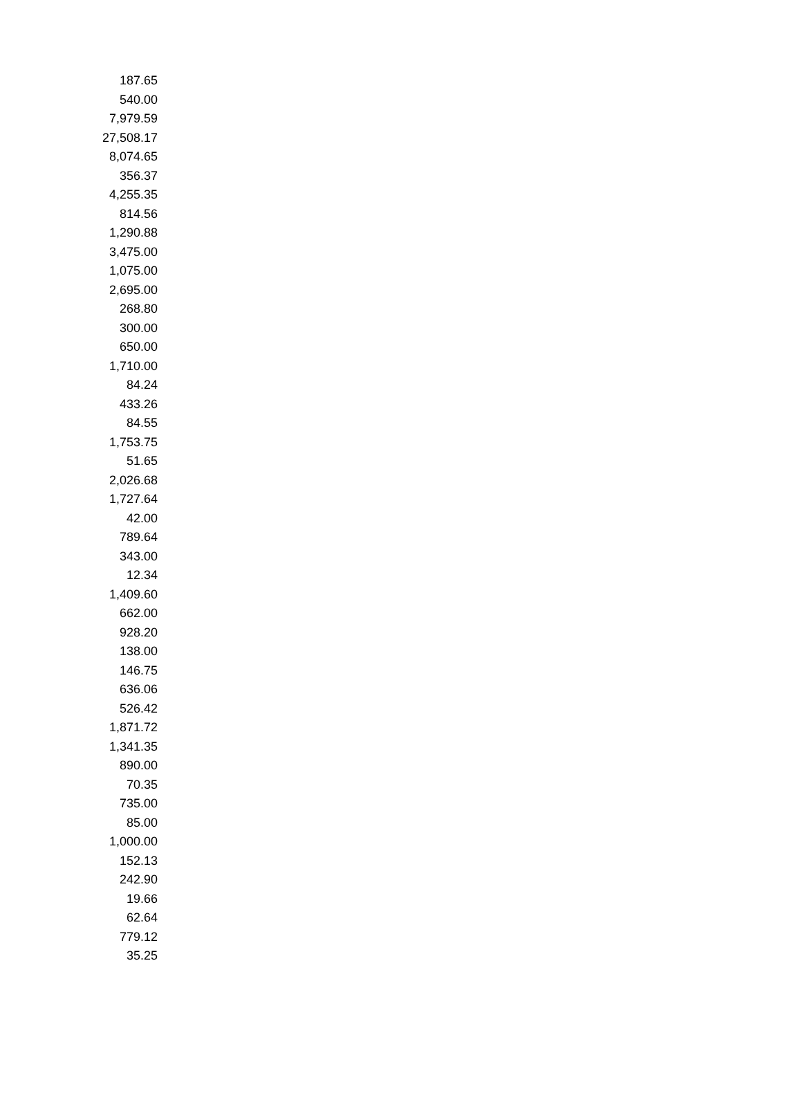| 187.65 |
| 540.00 |
| 7,979.59 |
| 27,508.17 |
| 8,074.65 |
| 356.37 |
| 4,255.35 |
| 814.56 |
| 1,290.88 |
| 3,475.00 |
| 1,075.00 |
| 2,695.00 |
| 268.80 |
| 300.00 |
| 650.00 |
| 1,710.00 |
| 84.24 |
| 433.26 |
| 84.55 |
| 1,753.75 |
| 51.65 |
| 2,026.68 |
| 1,727.64 |
| 42.00 |
| 789.64 |
| 343.00 |
| 12.34 |
| 1,409.60 |
| 662.00 |
| 928.20 |
| 138.00 |
| 146.75 |
| 636.06 |
| 526.42 |
| 1,871.72 |
| 1,341.35 |
| 890.00 |
| 70.35 |
| 735.00 |
| 85.00 |
| 1,000.00 |
| 152.13 |
| 242.90 |
| 19.66 |
| 62.64 |
| 779.12 |
| 35.25 |